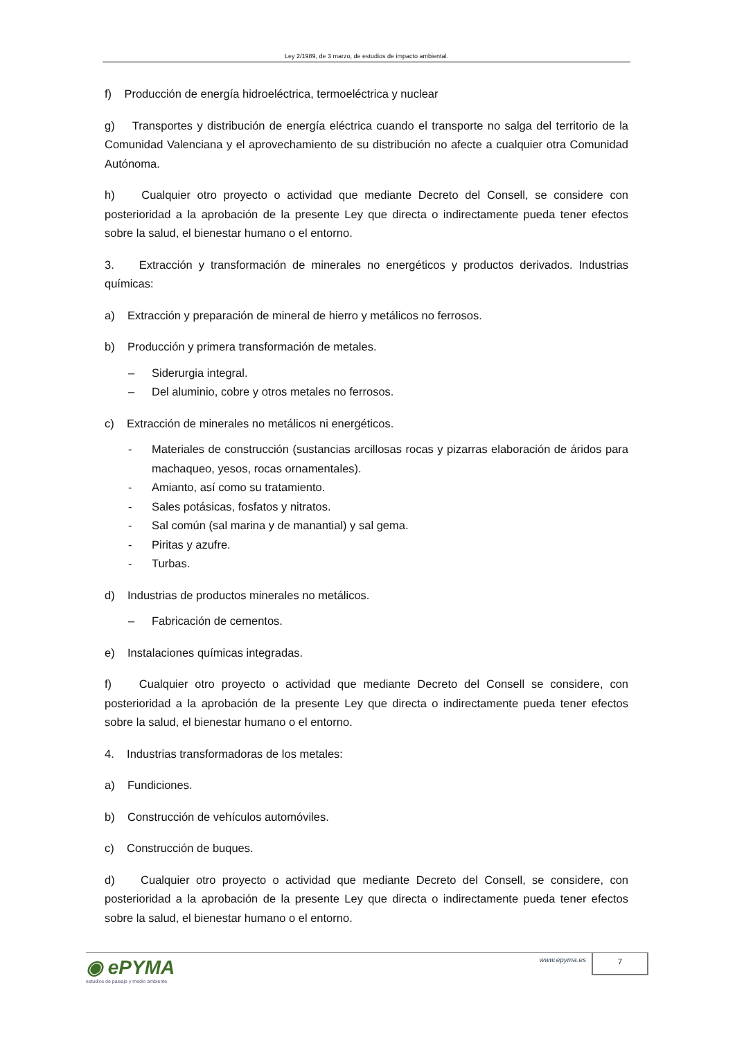Ley 2/1989, de 3 marzo, de estudios de impacto ambiental.
f) Producción de energía hidroeléctrica, termoeléctrica y nuclear
g) Transportes y distribución de energía eléctrica cuando el transporte no salga del territorio de la Comunidad Valenciana y el aprovechamiento de su distribución no afecte a cualquier otra Comunidad Autónoma.
h) Cualquier otro proyecto o actividad que mediante Decreto del Consell, se considere con posterioridad a la aprobación de la presente Ley que directa o indirectamente pueda tener efectos sobre la salud, el bienestar humano o el entorno.
3. Extracción y transformación de minerales no energéticos y productos derivados. Industrias químicas:
a) Extracción y preparación de mineral de hierro y metálicos no ferrosos.
b) Producción y primera transformación de metales.
– Siderurgia integral.
– Del aluminio, cobre y otros metales no ferrosos.
c) Extracción de minerales no metálicos ni energéticos.
- Materiales de construcción (sustancias arcillosas rocas y pizarras elaboración de áridos para machaqueo, yesos, rocas ornamentales).
- Amianto, así como su tratamiento.
- Sales potásicas, fosfatos y nitratos.
- Sal común (sal marina y de manantial) y sal gema.
- Piritas y azufre.
- Turbas.
d) Industrias de productos minerales no metálicos.
– Fabricación de cementos.
e) Instalaciones químicas integradas.
f) Cualquier otro proyecto o actividad que mediante Decreto del Consell se considere, con posterioridad a la aprobación de la presente Ley que directa o indirectamente pueda tener efectos sobre la salud, el bienestar humano o el entorno.
4. Industrias transformadoras de los metales:
a) Fundiciones.
b) Construcción de vehículos automóviles.
c) Construcción de buques.
d) Cualquier otro proyecto o actividad que mediante Decreto del Consell, se considere, con posterioridad a la aprobación de la presente Ley que directa o indirectamente pueda tener efectos sobre la salud, el bienestar humano o el entorno.
◉ ePYMA
estudios de paisaje y medio ambiente
www.epyma.es 7